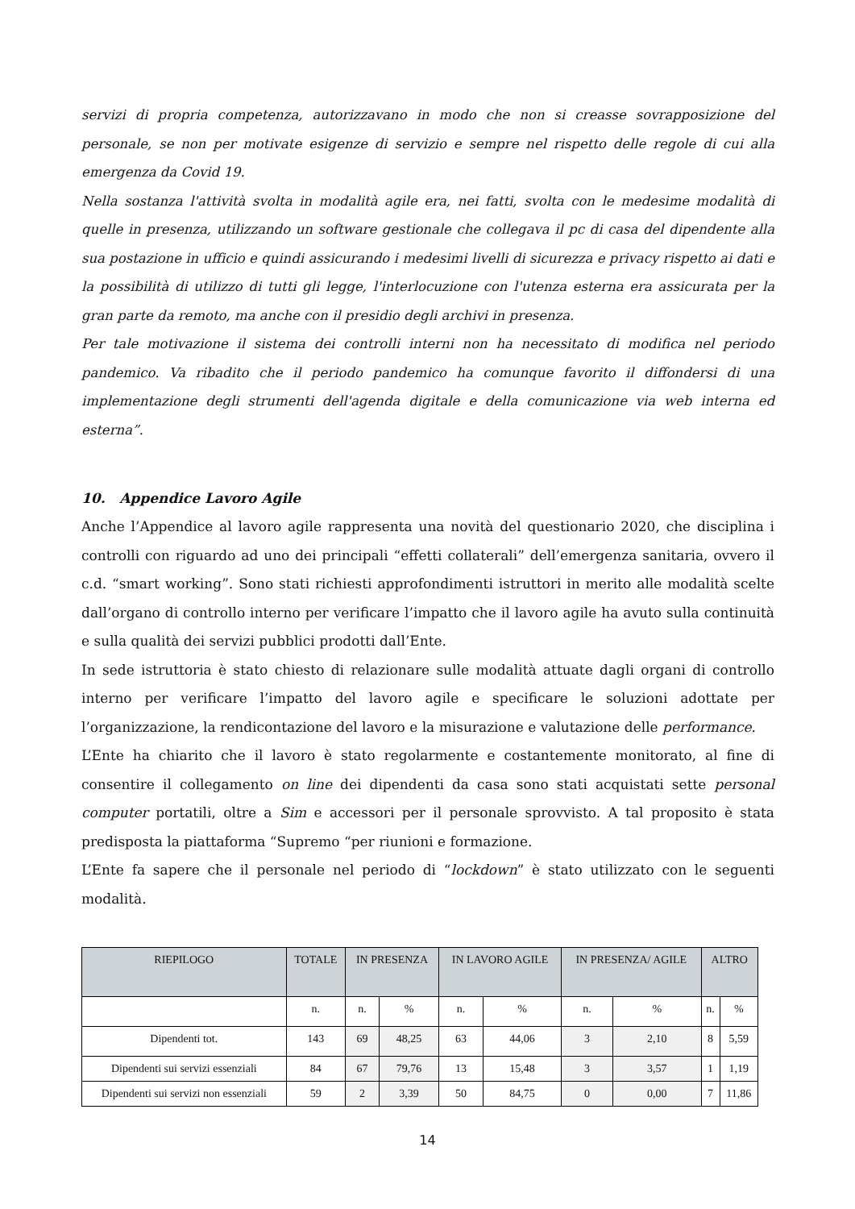servizi di propria competenza, autorizzavano in modo che non si creasse sovrapposizione del personale, se non per motivate esigenze di servizio e sempre nel rispetto delle regole di cui alla emergenza da Covid 19.
Nella sostanza l'attività svolta in modalità agile era, nei fatti, svolta con le medesime modalità di quelle in presenza, utilizzando un software gestionale che collegava il pc di casa del dipendente alla sua postazione in ufficio e quindi assicurando i medesimi livelli di sicurezza e privacy rispetto ai dati e la possibilità di utilizzo di tutti gli legge, l'interlocuzione con l'utenza esterna era assicurata per la gran parte da remoto, ma anche con il presidio degli archivi in presenza.
Per tale motivazione il sistema dei controlli interni non ha necessitato di modifica nel periodo pandemico. Va ribadito che il periodo pandemico ha comunque favorito il diffondersi di una implementazione degli strumenti dell'agenda digitale e della comunicazione via web interna ed esterna”.
10. Appendice Lavoro Agile
Anche l’Appendice al lavoro agile rappresenta una novità del questionario 2020, che disciplina i controlli con riguardo ad uno dei principali “effetti collaterali” dell’emergenza sanitaria, ovvero il c.d. “smart working”. Sono stati richiesti approfondimenti istruttori in merito alle modalità scelte dall’organo di controllo interno per verificare l’impatto che il lavoro agile ha avuto sulla continuità e sulla qualità dei servizi pubblici prodotti dall’Ente.
In sede istruttoria è stato chiesto di relazionare sulle modalità attuate dagli organi di controllo interno per verificare l’impatto del lavoro agile e specificare le soluzioni adottate per l’organizzazione, la rendicontazione del lavoro e la misurazione e valutazione delle performance.
L’Ente ha chiarito che il lavoro è stato regolarmente e costantemente monitorato, al fine di consentire il collegamento on line dei dipendenti da casa sono stati acquistati sette personal computer portatili, oltre a Sim e accessori per il personale sprovvisto. A tal proposito è stata predisposta la piattaforma “Supremo “per riunioni e formazione.
L’Ente fa sapere che il personale nel periodo di “lockdown” è stato utilizzato con le seguenti modalità.
| RIEPILOGO | TOTALE | IN PRESENZA | | IN LAVORO AGILE | | IN PRESENZA/ AGILE | | ALTRO | |
| --- | --- | --- | --- | --- | --- | --- | --- | --- | --- |
| | n. | n. | % | n. | % | n. | % | n. | % |
| Dipendenti tot. | 143 | 69 | 48,25 | 63 | 44,06 | 3 | 2,10 | 8 | 5,59 |
| Dipendenti sui servizi essenziali | 84 | 67 | 79,76 | 13 | 15,48 | 3 | 3,57 | 1 | 1,19 |
| Dipendenti sui servizi non essenziali | 59 | 2 | 3,39 | 50 | 84,75 | 0 | 0,00 | 7 | 11,86 |
14